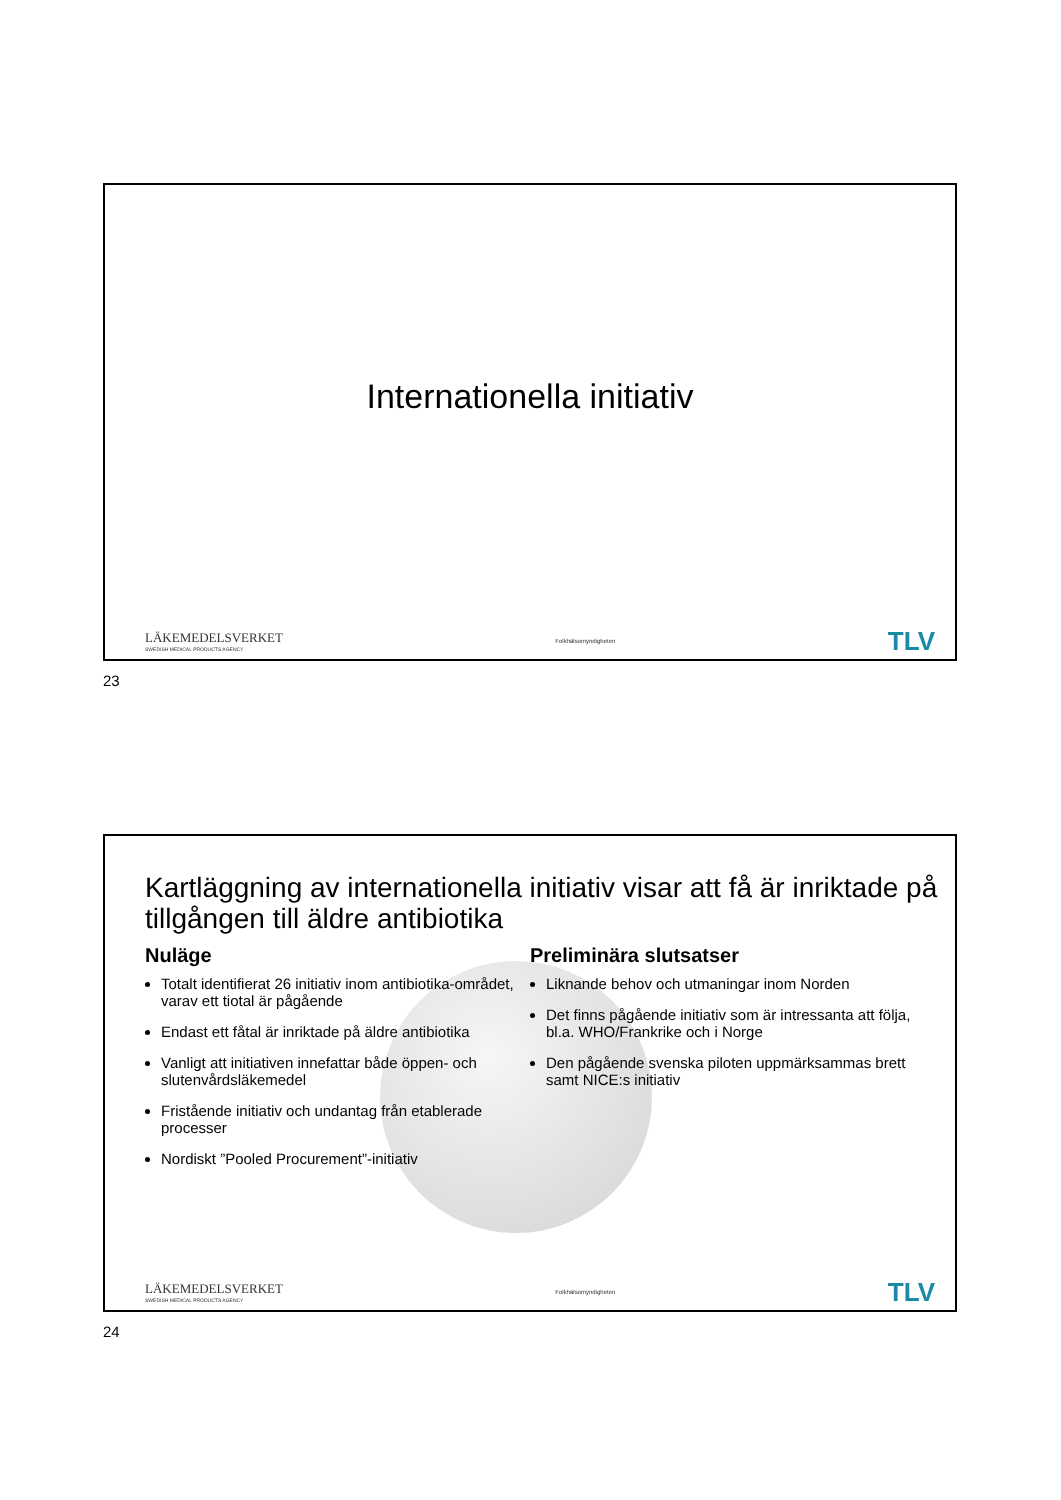Internationella initiativ
LÄKEMEDELSVERKET
SWEDISH MEDICAL PRODUCTS AGENCY
Folkhälsomyndigheten
TLV
23
Kartläggning av internationella initiativ visar att få är inriktade på tillgången till äldre antibiotika
Nuläge
Totalt identifierat 26 initiativ inom antibiotika-området, varav ett tiotal är pågående
Endast ett fåtal är inriktade på äldre antibiotika
Vanligt att initiativen innefattar både öppen- och slutenvårdsläkemedel
Fristående initiativ och undantag från etablerade processer
Nordiskt ”Pooled Procurement”-initiativ
Preliminära slutsatser
Liknande behov och utmaningar inom Norden
Det finns pågående initiativ som är intressanta att följa, bl.a. WHO/Frankrike och i Norge
Den pågående svenska piloten uppmärksammas brett samt NICE:s initiativ
LÄKEMEDELSVERKET
SWEDISH MEDICAL PRODUCTS AGENCY
Folkhälsomyndigheten
TLV
24